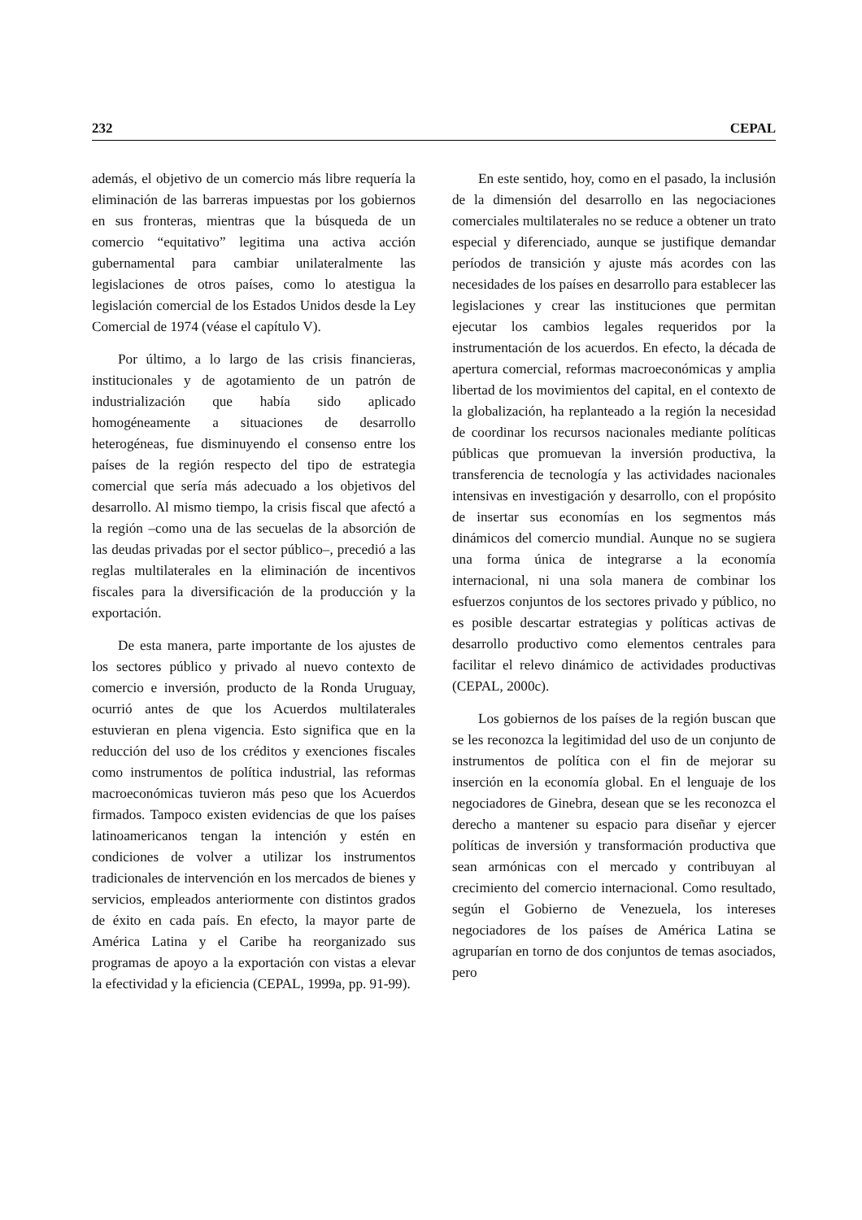232 CEPAL
además, el objetivo de un comercio más libre requería la eliminación de las barreras impuestas por los gobiernos en sus fronteras, mientras que la búsqueda de un comercio “equitativo” legitima una activa acción gubernamental para cambiar unilateralmente las legislaciones de otros países, como lo atestigua la legislación comercial de los Estados Unidos desde la Ley Comercial de 1974 (véase el capítulo V).
Por último, a lo largo de las crisis financieras, institucionales y de agotamiento de un patrón de industrialización que había sido aplicado homogéneamente a situaciones de desarrollo heterogéneas, fue disminuyendo el consenso entre los países de la región respecto del tipo de estrategia comercial que sería más adecuado a los objetivos del desarrollo. Al mismo tiempo, la crisis fiscal que afectó a la región –como una de las secuelas de la absorción de las deudas privadas por el sector público–, precedió a las reglas multilaterales en la eliminación de incentivos fiscales para la diversificación de la producción y la exportación.
De esta manera, parte importante de los ajustes de los sectores público y privado al nuevo contexto de comercio e inversión, producto de la Ronda Uruguay, ocurrió antes de que los Acuerdos multilaterales estuvieran en plena vigencia. Esto significa que en la reducción del uso de los créditos y exenciones fiscales como instrumentos de política industrial, las reformas macroeconómicas tuvieron más peso que los Acuerdos firmados. Tampoco existen evidencias de que los países latinoamericanos tengan la intención y estén en condiciones de volver a utilizar los instrumentos tradicionales de intervención en los mercados de bienes y servicios, empleados anteriormente con distintos grados de éxito en cada país. En efecto, la mayor parte de América Latina y el Caribe ha reorganizado sus programas de apoyo a la exportación con vistas a elevar la efectividad y la eficiencia (CEPAL, 1999a, pp. 91-99).
En este sentido, hoy, como en el pasado, la inclusión de la dimensión del desarrollo en las negociaciones comerciales multilaterales no se reduce a obtener un trato especial y diferenciado, aunque se justifique demandar períodos de transición y ajuste más acordes con las necesidades de los países en desarrollo para establecer las legislaciones y crear las instituciones que permitan ejecutar los cambios legales requeridos por la instrumentación de los acuerdos. En efecto, la década de apertura comercial, reformas macroeconómicas y amplia libertad de los movimientos del capital, en el contexto de la globalización, ha replanteado a la región la necesidad de coordinar los recursos nacionales mediante políticas públicas que promuevan la inversión productiva, la transferencia de tecnología y las actividades nacionales intensivas en investigación y desarrollo, con el propósito de insertar sus economías en los segmentos más dinámicos del comercio mundial. Aunque no se sugiera una forma única de integrarse a la economía internacional, ni una sola manera de combinar los esfuerzos conjuntos de los sectores privado y público, no es posible descartar estrategias y políticas activas de desarrollo productivo como elementos centrales para facilitar el relevo dinámico de actividades productivas (CEPAL, 2000c).
Los gobiernos de los países de la región buscan que se les reconozca la legitimidad del uso de un conjunto de instrumentos de política con el fin de mejorar su inserción en la economía global. En el lenguaje de los negociadores de Ginebra, desean que se les reconozca el derecho a mantener su espacio para diseñar y ejercer políticas de inversión y transformación productiva que sean armónicas con el mercado y contribuyan al crecimiento del comercio internacional. Como resultado, según el Gobierno de Venezuela, los intereses negociadores de los países de América Latina se agruparían en torno de dos conjuntos de temas asociados, pero